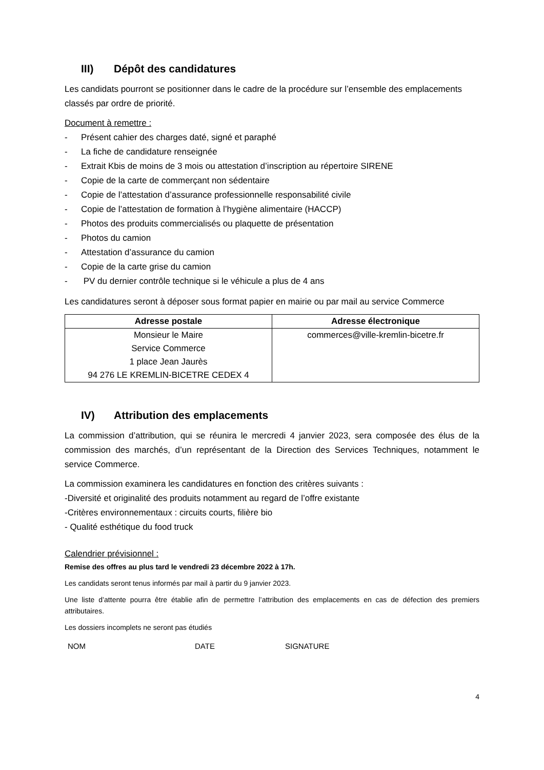III) Dépôt des candidatures
Les candidats pourront se positionner dans le cadre de la procédure sur l’ensemble des emplacements classés par ordre de priorité.
Document à remettre :
- Présent cahier des charges daté, signé et paraphé
- La fiche de candidature renseignée
- Extrait Kbis de moins de 3 mois ou attestation d’inscription au répertoire SIRENE
- Copie de la carte de commerçant non sédentaire
- Copie de l’attestation d’assurance professionnelle responsabilité civile
- Copie de l’attestation de formation à l’hygiène alimentaire (HACCP)
- Photos des produits commercialisés ou plaquette de présentation
- Photos du camion
- Attestation d’assurance du camion
- Copie de la carte grise du camion
- PV du dernier contrôle technique si le véhicule a plus de 4 ans
Les candidatures seront à déposer sous format papier en mairie ou par mail au service Commerce
| Adresse postale | Adresse électronique |
| --- | --- |
| Monsieur le Maire Service Commerce 1 place Jean Jaurès 94 276 LE KREMLIN-BICETRE CEDEX 4 | commerces@ville-kremlin-bicetre.fr |
IV) Attribution des emplacements
La commission d’attribution, qui se réunira le mercredi 4 janvier 2023, sera composée des élus de la commission des marchés, d’un représentant de la Direction des Services Techniques, notamment le service Commerce.
La commission examinera les candidatures en fonction des critères suivants :
-Diversité et originalité des produits notamment au regard de l’offre existante
-Critères environnementaux : circuits courts, filière bio
- Qualité esthétique du food truck
Calendrier prévisionnel :
Remise des offres au plus tard le vendredi 23 décembre 2022 à 17h.
Les candidats seront tenus informés par mail à partir du 9 janvier 2023.
Une liste d’attente pourra être établie afin de permettre l’attribution des emplacements en cas de défection des premiers attributaires.
Les dossiers incomplets ne seront pas étudiés
NOM DATE SIGNATURE
4